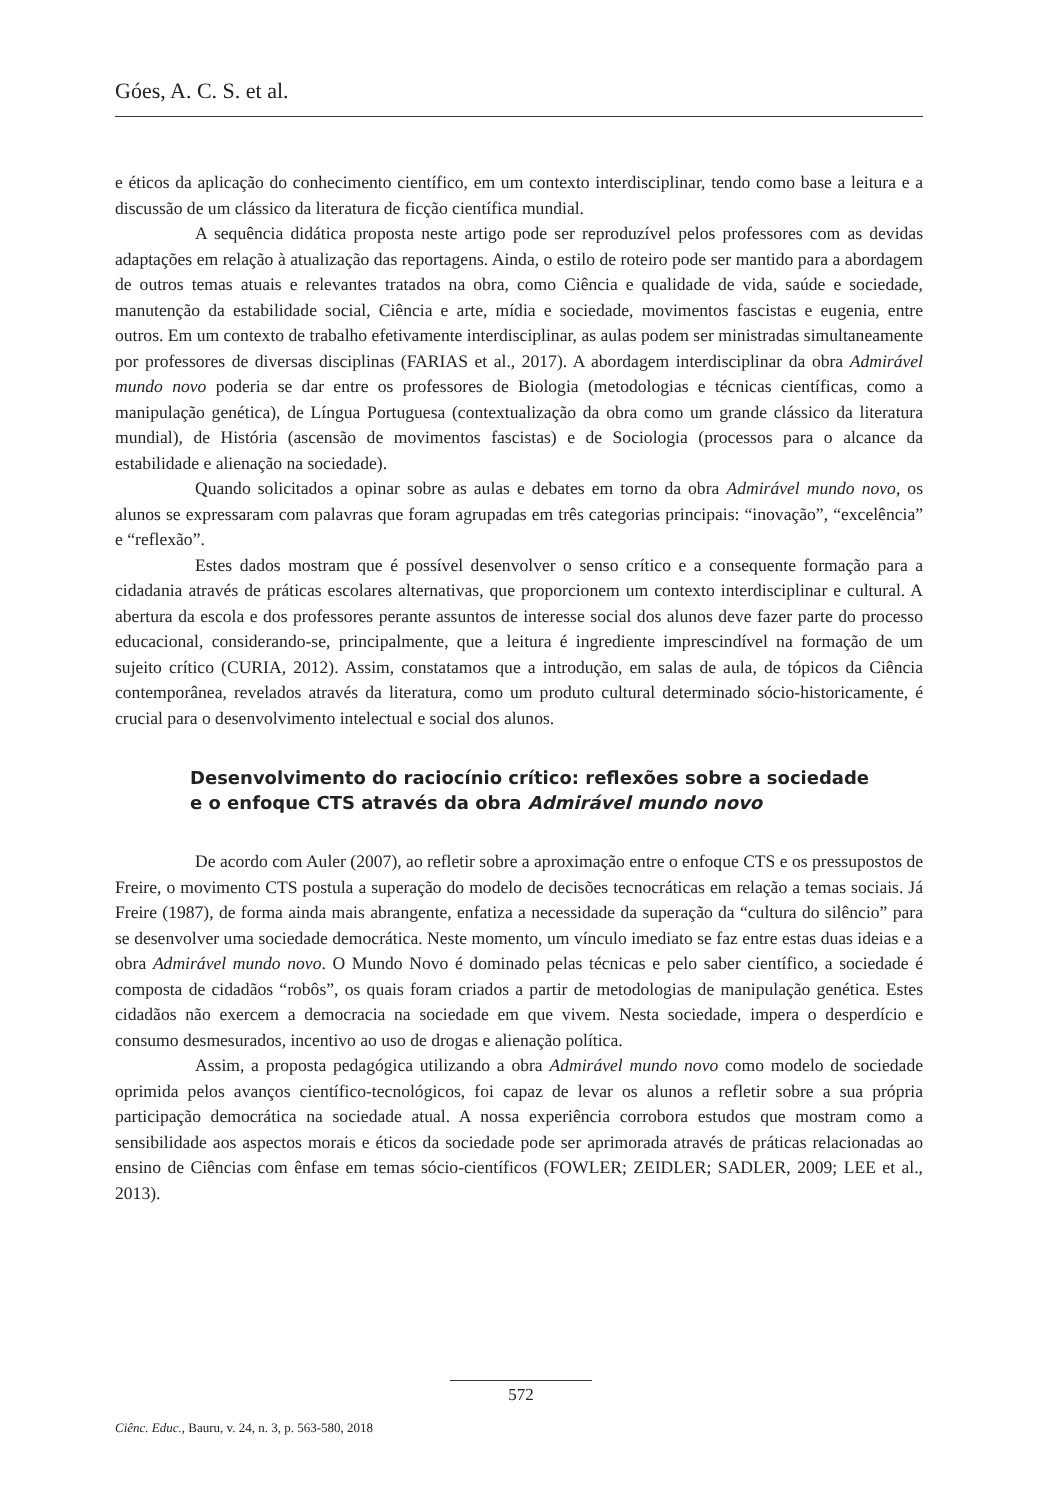Góes, A. C. S. et al.
e éticos da aplicação do conhecimento científico, em um contexto interdisciplinar, tendo como base a leitura e a discussão de um clássico da literatura de ficção científica mundial.
A sequência didática proposta neste artigo pode ser reproduzível pelos professores com as devidas adaptações em relação à atualização das reportagens. Ainda, o estilo de roteiro pode ser mantido para a abordagem de outros temas atuais e relevantes tratados na obra, como Ciência e qualidade de vida, saúde e sociedade, manutenção da estabilidade social, Ciência e arte, mídia e sociedade, movimentos fascistas e eugenia, entre outros. Em um contexto de trabalho efetivamente interdisciplinar, as aulas podem ser ministradas simultaneamente por professores de diversas disciplinas (FARIAS et al., 2017). A abordagem interdisciplinar da obra Admirável mundo novo poderia se dar entre os professores de Biologia (metodologias e técnicas científicas, como a manipulação genética), de Língua Portuguesa (contextualização da obra como um grande clássico da literatura mundial), de História (ascensão de movimentos fascistas) e de Sociologia (processos para o alcance da estabilidade e alienação na sociedade).
Quando solicitados a opinar sobre as aulas e debates em torno da obra Admirável mundo novo, os alunos se expressaram com palavras que foram agrupadas em três categorias principais: “inovação”, “excelência” e “reflexão”.
Estes dados mostram que é possível desenvolver o senso crítico e a consequente formação para a cidadania através de práticas escolares alternativas, que proporcionem um contexto interdisciplinar e cultural. A abertura da escola e dos professores perante assuntos de interesse social dos alunos deve fazer parte do processo educacional, considerando-se, principalmente, que a leitura é ingrediente imprescindível na formação de um sujeito crítico (CURIA, 2012). Assim, constatamos que a introdução, em salas de aula, de tópicos da Ciência contemporânea, revelados através da literatura, como um produto cultural determinado sócio-historicamente, é crucial para o desenvolvimento intelectual e social dos alunos.
Desenvolvimento do raciocínio crítico: reflexões sobre a sociedade
e o enfoque CTS através da obra Admirável mundo novo
De acordo com Auler (2007), ao refletir sobre a aproximação entre o enfoque CTS e os pressupostos de Freire, o movimento CTS postula a superação do modelo de decisões tecnocráticas em relação a temas sociais. Já Freire (1987), de forma ainda mais abrangente, enfatiza a necessidade da superação da “cultura do silêncio” para se desenvolver uma sociedade democrática. Neste momento, um vínculo imediato se faz entre estas duas ideias e a obra Admirável mundo novo. O Mundo Novo é dominado pelas técnicas e pelo saber científico, a sociedade é composta de cidadãos “robôs”, os quais foram criados a partir de metodologias de manipulação genética. Estes cidadãos não exercem a democracia na sociedade em que vivem. Nesta sociedade, impera o desperdício e consumo desmesurados, incentivo ao uso de drogas e alienação política.
Assim, a proposta pedagógica utilizando a obra Admirável mundo novo como modelo de sociedade oprimida pelos avanços científico-tecnológicos, foi capaz de levar os alunos a refletir sobre a sua própria participação democrática na sociedade atual. A nossa experiência corrobora estudos que mostram como a sensibilidade aos aspectos morais e éticos da sociedade pode ser aprimorada através de práticas relacionadas ao ensino de Ciências com ênfase em temas sócio-científicos (FOWLER; ZEIDLER; SADLER, 2009; LEE et al., 2013).
572
Ciênc. Educ., Bauru, v. 24, n. 3, p. 563-580, 2018